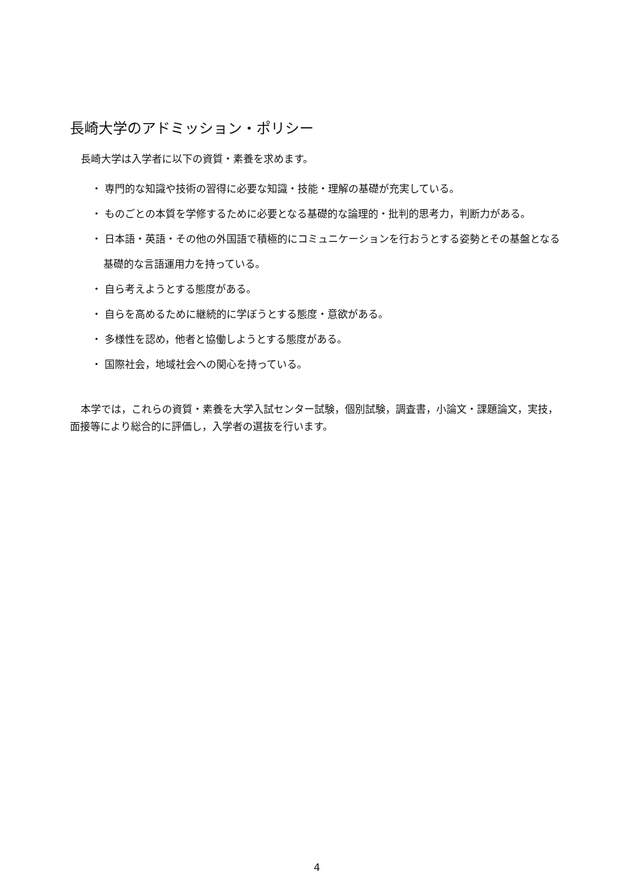長崎大学のアドミッション・ポリシー
長崎大学は入学者に以下の資質・素養を求めます。
・ 専門的な知識や技術の習得に必要な知識・技能・理解の基礎が充実している。
・ ものごとの本質を学修するために必要となる基礎的な論理的・批判的思考力，判断力がある。
・ 日本語・英語・その他の外国語で積極的にコミュニケーションを行おうとする姿勢とその基盤となる基礎的な言語運用力を持っている。
・ 自ら考えようとする態度がある。
・ 自らを高めるために継続的に学ぼうとする態度・意欲がある。
・ 多様性を認め，他者と協働しようとする態度がある。
・ 国際社会，地域社会への関心を持っている。
本学では，これらの資質・素養を大学入試センター試験，個別試験，調査書，小論文・課題論文，実技，面接等により総合的に評価し，入学者の選抜を行います。
4